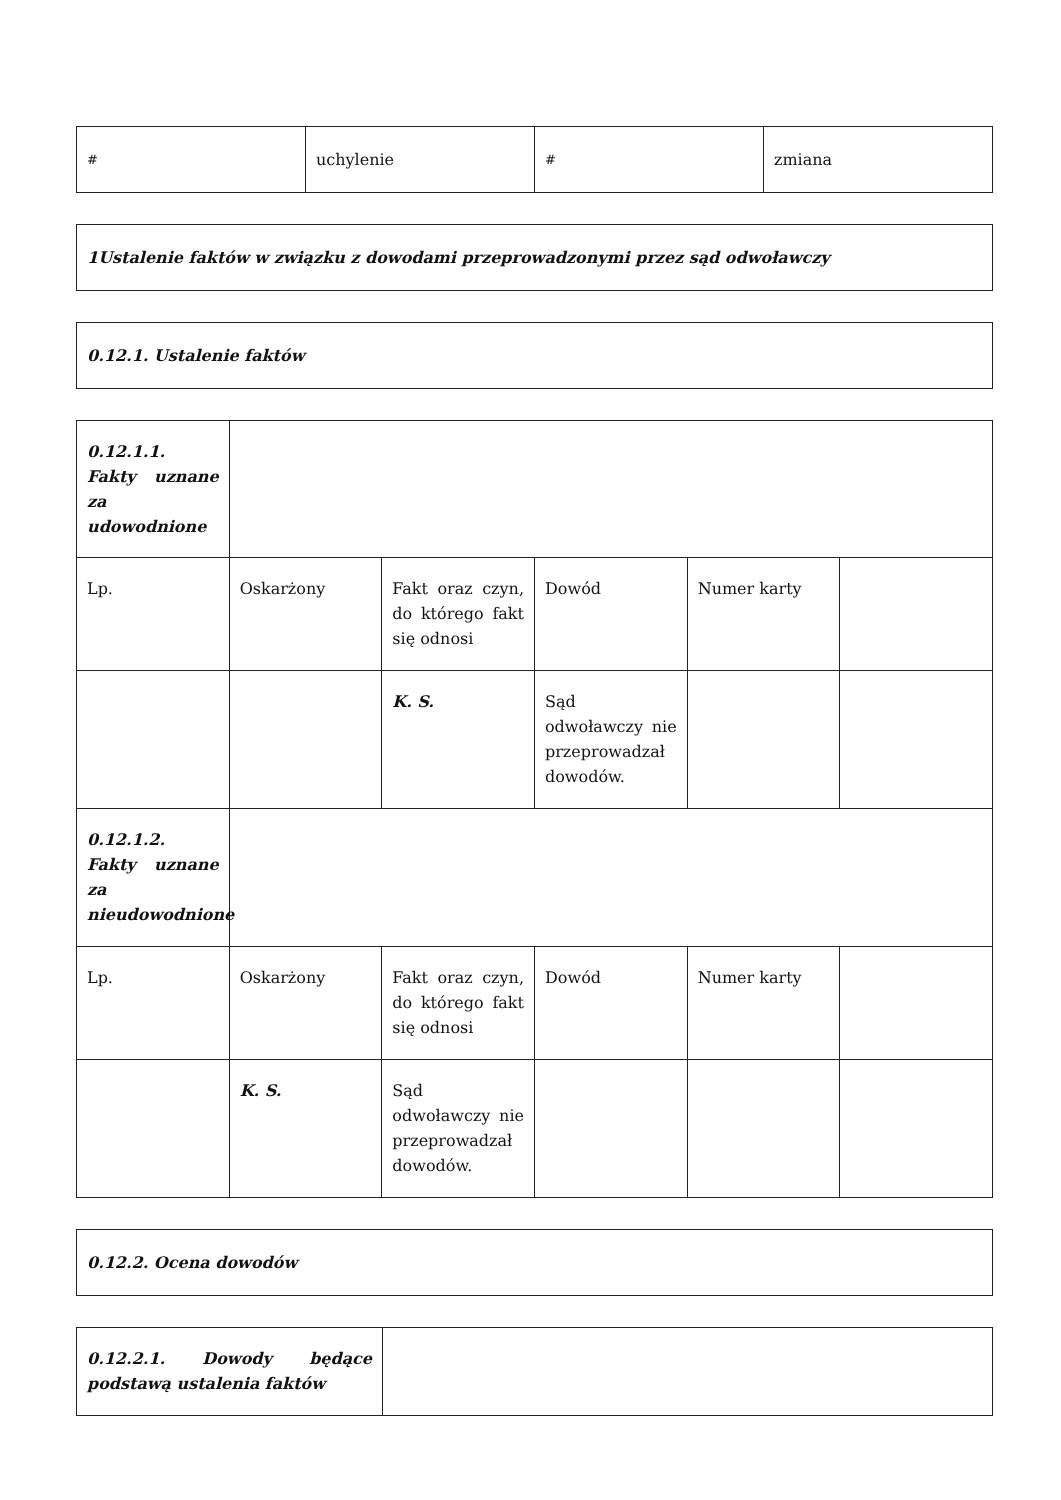| # | uchylenie | # | zmiana |
| 1Ustalenie faktów w związku z dowodami przeprowadzonymi przez sąd odwoławczy |
| 0.12.1. Ustalenie faktów |
| 0.12.1.1. Fakty uznane za udowodnione | | | | | |
| Lp. | Oskarżony | Fakt oraz czyn, do którego fakt się odnosi | Dowód | Numer karty | |
| | | K. S. | Sąd odwoławczy nie przeprowadzał dowodów. | | |
| 0.12.1.2. Fakty uznane za nieudowodnione | | | | | |
| Lp. | Oskarżony | Fakt oraz czyn, do którego fakt się odnosi | Dowód | Numer karty | |
| | K. S. | Sąd odwoławczy nie przeprowadzał dowodów. | | | |
| 0.12.2. Ocena dowodów |
| 0.12.2.1. Dowody będące podstawą ustalenia faktów | |